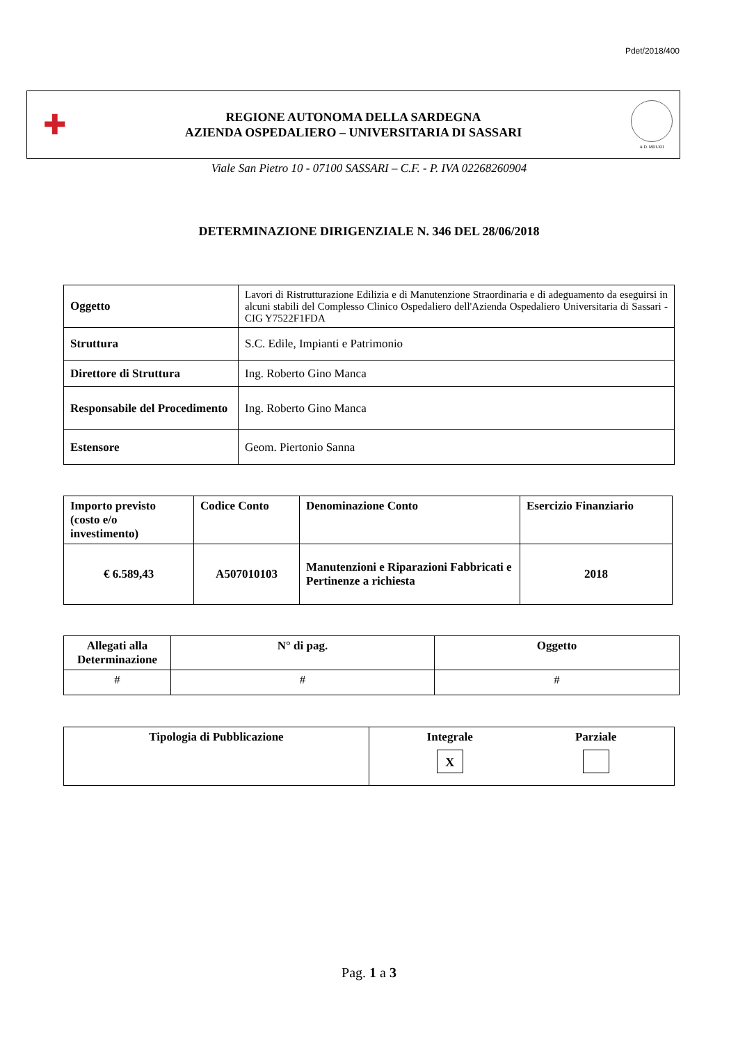Pdet/2018/400
✚
REGIONE AUTONOMA DELLA SARDEGNA
AZIENDA OSPEDALIERO – UNIVERSITARIA DI SASSARI
A.D. MDLXII
Viale San Pietro 10 - 07100 SASSARI – C.F. - P. IVA 02268260904
DETERMINAZIONE DIRIGENZIALE N. 346 DEL 28/06/2018
| Oggetto | Lavori di Ristrutturazione Edilizia e di Manutenzione Straordinaria e di adeguamento da eseguirsi in alcuni stabili del Complesso Clinico Ospedaliero dell'Azienda Ospedaliero Universitaria di Sassari - CIG Y7522F1FDA |
| Struttura | S.C. Edile, Impianti e Patrimonio |
| Direttore di Struttura | Ing. Roberto Gino Manca |
| Responsabile del Procedimento | Ing. Roberto Gino Manca |
| Estensore | Geom. Piertonio Sanna |
| Importo previsto (costo e/o investimento) | Codice Conto | Denominazione Conto | Esercizio Finanziario |
| --- | --- | --- | --- |
| € 6.589,43 | A507010103 | Manutenzioni e Riparazioni Fabbricati e Pertinenze a richiesta | 2018 |
| Allegati alla Determinazione | N° di pag. | Oggetto |
| --- | --- | --- |
| # | # | # |
| Tipologia di Pubblicazione | Integrale X Parziale |
| --- | --- |
Pag. 1 a 3